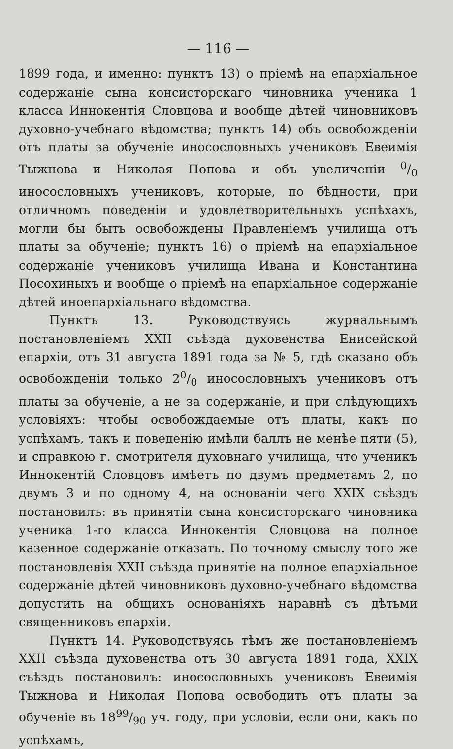— 116 —
1899 года, и именно: пунктъ 13) о прiемѣ на епархiальное содержанiе сына консисторскаго чиновника ученика 1 класса Иннокентiя Словцова и вообще дѣтей чиновниковъ духовно-учебнаго вѣдомства; пунктъ 14) объ освобожденiи отъ платы за обученiе иносословныхъ учениковъ Евеимiя Тыжнова и Николая Попова и объ увеличенiи 0/0 иносословныхъ учениковъ, которые, по бѣдности, при отличномъ поведенiи и удовлетворительныхъ успѣхахъ, могли бы быть освобождены Правленiемъ училища отъ платы за обученiе; пунктъ 16) о прiемѣ на епархiальное содержанiе учениковъ училища Ивана и Константина Посохиныхъ и вообще о прiемѣ на епархiальное содержанiе дѣтей иноепархiальнаго вѣдомства.
Пунктъ 13. Руководствуясь журнальнымъ постановленiемъ XXII съѣзда духовенства Енисейской епархiи, отъ 31 августа 1891 года за № 5, гдѣ сказано объ освобожденiи только 20/0 иносословныхъ учениковъ отъ платы за обученiе, а не за содержанiе, и при слѣдующихъ условiяхъ: чтобы освобождаемые отъ платы, какъ по успѣхамъ, такъ и поведенiю имѣли баллъ не менѣе пяти (5), и справкою г. смотрителя духовнаго училища, что ученикъ Иннокентiй Словцовъ имѣетъ по двумъ предметамъ 2, по двумъ 3 и по одному 4, на основанiи чего XXIX съѣздъ постановилъ: въ принятiи сына консисторскаго чиновника ученика 1-го класса Иннокентiя Словцова на полное казенное содержанiе отказать. По точному смыслу того же постановленiя XXII съѣзда принятiе на полное епархiальное содержанiе дѣтей чиновниковъ духовно-учебнаго вѣдомства допустить на общихъ основанiяхъ наравнѣ съ дѣтьми священниковъ епархiи.
Пунктъ 14. Руководствуясь тѣмъ же постановленiемъ XXII съѣзда духовенства отъ 30 августа 1891 года, XXIX съѣздъ постановилъ: иносословныхъ учениковъ Евеимiя Тыжнова и Николая Попова освободить отъ платы за обученiе въ 1899/90 уч. году, при условiи, если они, какъ по успѣхамъ,